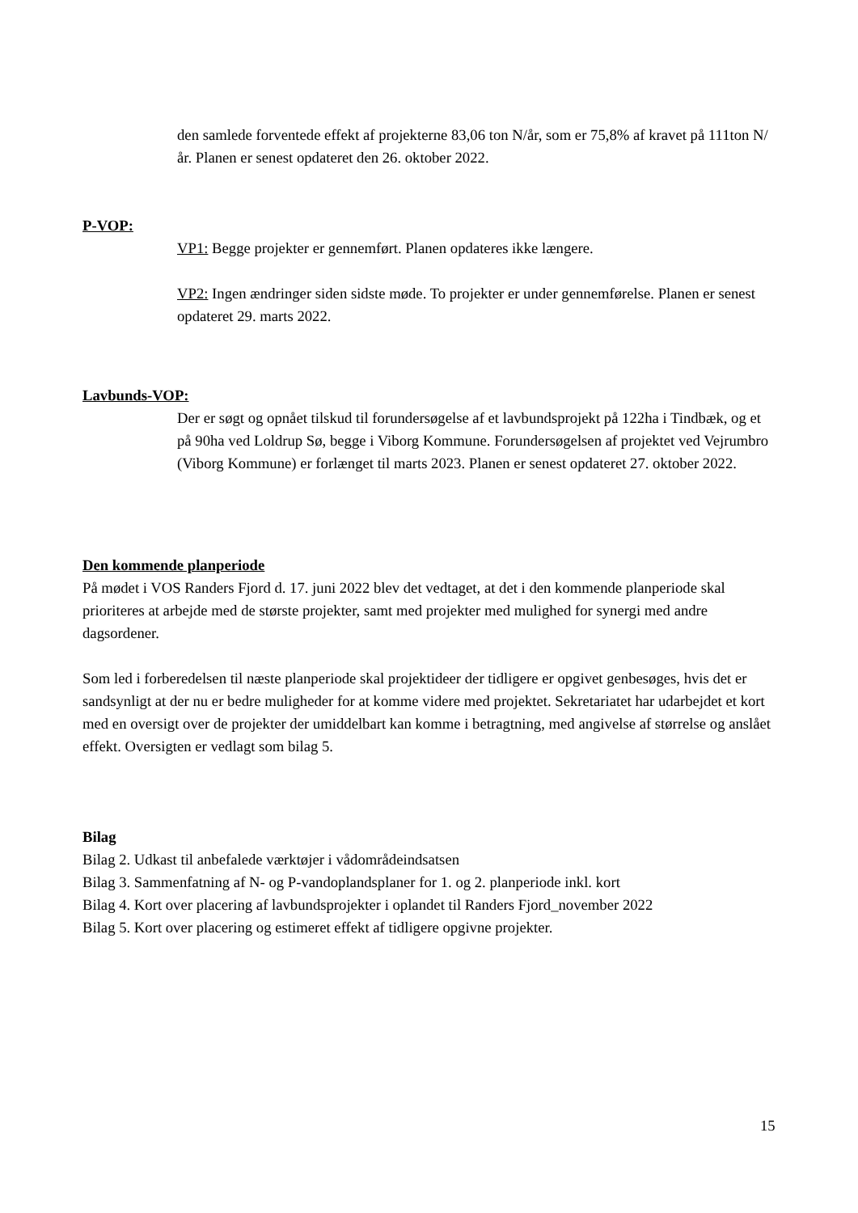den samlede forventede effekt af projekterne 83,06 ton N/år, som er 75,8% af kravet på 111ton N/år. Planen er senest opdateret den 26. oktober 2022.
P-VOP:
VP1: Begge projekter er gennemført. Planen opdateres ikke længere.
VP2: Ingen ændringer siden sidste møde. To projekter er under gennemførelse. Planen er senest opdateret 29. marts 2022.
Lavbunds-VOP:
Der er søgt og opnået tilskud til forundersøgelse af et lavbundsprojekt på 122ha i Tindbæk, og et på 90ha ved Loldrup Sø, begge i Viborg Kommune. Forundersøgelsen af projektet ved Vejrumbro (Viborg Kommune) er forlænget til marts 2023. Planen er senest opdateret 27. oktober 2022.
Den kommende planperiode
På mødet i VOS Randers Fjord d. 17. juni 2022 blev det vedtaget, at det i den kommende planperiode skal prioriteres at arbejde med de største projekter, samt med projekter med mulighed for synergi med andre dagsordener.
Som led i forberedelsen til næste planperiode skal projektideer der tidligere er opgivet genbesøges, hvis det er sandsynligt at der nu er bedre muligheder for at komme videre med projektet. Sekretariatet har udarbejdet et kort med en oversigt over de projekter der umiddelbart kan komme i betragtning, med angivelse af størrelse og anslået effekt. Oversigten er vedlagt som bilag 5.
Bilag
Bilag 2. Udkast til anbefalede værktøjer i vådområdeindsatsen
Bilag 3. Sammenfatning af N- og P-vandoplandsplaner for 1. og 2. planperiode inkl. kort
Bilag 4. Kort over placering af lavbundsprojekter i oplandet til Randers Fjord_november 2022
Bilag 5. Kort over placering og estimeret effekt af tidligere opgivne projekter.
15